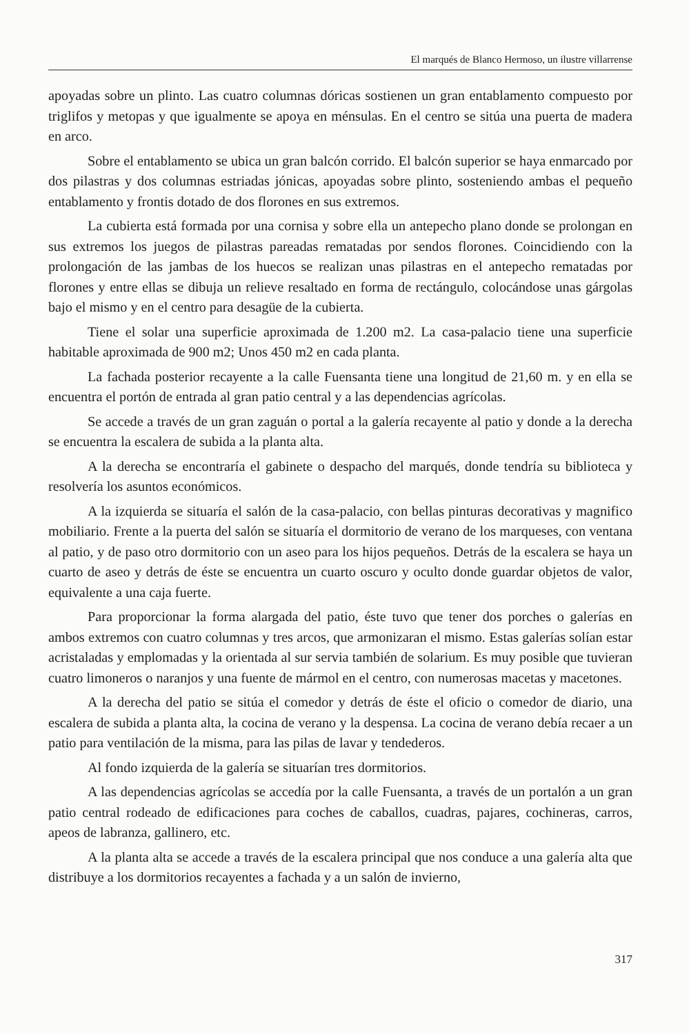El marqués de Blanco Hermoso, un ilustre villarrense
apoyadas sobre un plinto. Las cuatro columnas dóricas sostienen un gran entablamento compuesto por triglifos y metopas y que igualmente se apoya en ménsulas. En el centro se sitúa una puerta de madera en arco.
Sobre el entablamento se ubica un gran balcón corrido. El balcón superior se haya enmarcado por dos pilastras y dos columnas estriadas jónicas, apoyadas sobre plinto, sosteniendo ambas el pequeño entablamento y frontis dotado de dos florones en sus extremos.
La cubierta está formada por una cornisa y sobre ella un antepecho plano donde se prolongan en sus extremos los juegos de pilastras pareadas rematadas por sendos florones. Coincidiendo con la prolongación de las jambas de los huecos se realizan unas pilastras en el antepecho rematadas por florones y entre ellas se dibuja un relieve resaltado en forma de rectángulo, colocándose unas gárgolas bajo el mismo y en el centro para desagüe de la cubierta.
Tiene el solar una superficie aproximada de 1.200 m2. La casa-palacio tiene una superficie habitable aproximada de 900 m2; Unos 450 m2 en cada planta.
La fachada posterior recayente a la calle Fuensanta tiene una longitud de 21,60 m. y en ella se encuentra el portón de entrada al gran patio central y a las dependencias agrícolas.
Se accede a través de un gran zaguán o portal a la galería recayente al patio y donde a la derecha se encuentra la escalera de subida a la planta alta.
A la derecha se encontraría el gabinete o despacho del marqués, donde tendría su biblioteca y resolvería los asuntos económicos.
A la izquierda se situaría el salón de la casa-palacio, con bellas pinturas decorativas y magnifico mobiliario. Frente a la puerta del salón se situaría el dormitorio de verano de los marqueses, con ventana al patio, y de paso otro dormitorio con un aseo para los hijos pequeños. Detrás de la escalera se haya un cuarto de aseo y detrás de éste se encuentra un cuarto oscuro y oculto donde guardar objetos de valor, equivalente a una caja fuerte.
Para proporcionar la forma alargada del patio, éste tuvo que tener dos porches o galerías en ambos extremos con cuatro columnas y tres arcos, que armonizaran el mismo. Estas galerías solían estar acristaladas y emplomadas y la orientada al sur servia también de solarium. Es muy posible que tuvieran cuatro limoneros o naranjos y una fuente de mármol en el centro, con numerosas macetas y macetones.
A la derecha del patio se sitúa el comedor y detrás de éste el oficio o comedor de diario, una escalera de subida a planta alta, la cocina de verano y la despensa. La cocina de verano debía recaer a un patio para ventilación de la misma, para las pilas de lavar y tendederos.
Al fondo izquierda de la galería se situarían tres dormitorios.
A las dependencias agrícolas se accedía por la calle Fuensanta, a través de un portalón a un gran patio central rodeado de edificaciones para coches de caballos, cuadras, pajares, cochineras, carros, apeos de labranza, gallinero, etc.
A la planta alta se accede a través de la escalera principal que nos conduce a una galería alta que distribuye a los dormitorios recayentes a fachada y a un salón de invierno,
317